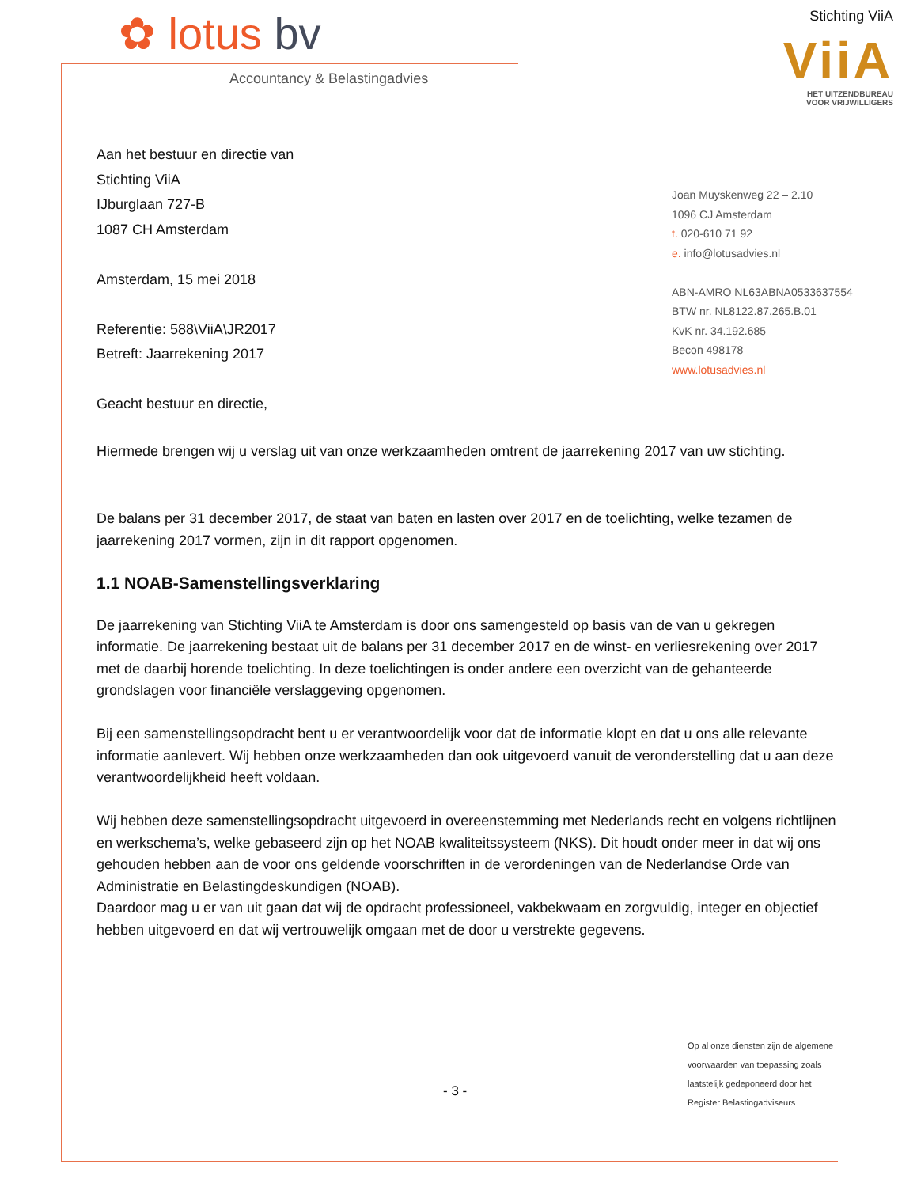✿ lotus bv
Accountancy & Belastingadvies
Stichting ViiA
ViiA
HET UITZENDBUREAU
VOOR VRIJWILLIGERS
Aan het bestuur en directie van
Stichting ViiA
IJburglaan 727-B
1087 CH Amsterdam
Amsterdam, 15 mei 2018
Referentie: 588\ViiA\JR2017
Betreft: Jaarrekening 2017
Geacht bestuur en directie,
Joan Muyskenweg 22 – 2.10
1096 CJ Amsterdam
t. 020-610 71 92
e. info@lotusadvies.nl
ABN-AMRO NL63ABNA0533637554
BTW nr. NL8122.87.265.B.01
KvK nr. 34.192.685
Becon 498178
www.lotusadvies.nl
Hiermede brengen wij u verslag uit van onze werkzaamheden omtrent de jaarrekening 2017 van uw stichting.
De balans per 31 december 2017, de staat van baten en lasten over 2017 en de toelichting, welke tezamen de jaarrekening 2017 vormen, zijn in dit rapport opgenomen.
1.1 NOAB-Samenstellingsverklaring
De jaarrekening van Stichting ViiA te Amsterdam is door ons samengesteld op basis van de van u gekregen informatie. De jaarrekening bestaat uit de balans per 31 december 2017 en de winst- en verliesrekening over 2017 met de daarbij horende toelichting. In deze toelichtingen is onder andere een overzicht van de gehanteerde grondslagen voor financiële verslaggeving opgenomen.
Bij een samenstellingsopdracht bent u er verantwoordelijk voor dat de informatie klopt en dat u ons alle relevante informatie aanlevert. Wij hebben onze werkzaamheden dan ook uitgevoerd vanuit de veronderstelling dat u aan deze verantwoordelijkheid heeft voldaan.
Wij hebben deze samenstellingsopdracht uitgevoerd in overeenstemming met Nederlands recht en volgens richtlijnen en werkschema’s, welke gebaseerd zijn op het NOAB kwaliteitssysteem (NKS). Dit houdt onder meer in dat wij ons gehouden hebben aan de voor ons geldende voorschriften in de verordeningen van de Nederlandse Orde van Administratie en Belastingdeskundigen (NOAB).
Daardoor mag u er van uit gaan dat wij de opdracht professioneel, vakbekwaam en zorgvuldig, integer en objectief hebben uitgevoerd en dat wij vertrouwelijk omgaan met de door u verstrekte gegevens.
- 3 -
Op al onze diensten zijn de algemene voorwaarden van toepassing zoals laatstelijk gedeponeerd door het Register Belastingadviseurs